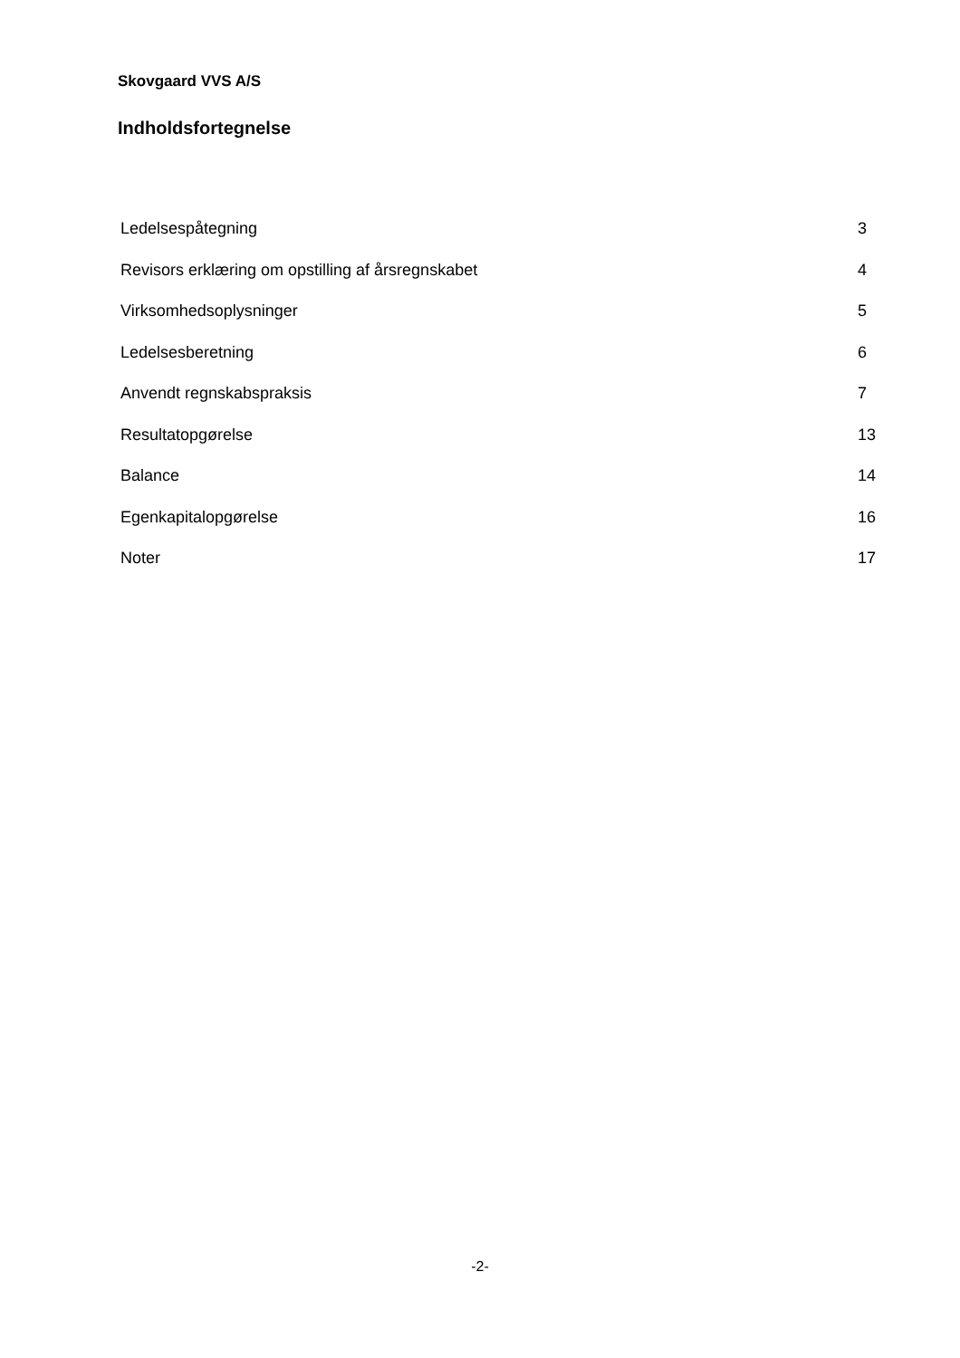Skovgaard VVS A/S
Indholdsfortegnelse
| Ledelsespåtegning | 3 |
| Revisors erklæring om opstilling af årsregnskabet | 4 |
| Virksomhedsoplysninger | 5 |
| Ledelsesberetning | 6 |
| Anvendt regnskabspraksis | 7 |
| Resultatopgørelse | 13 |
| Balance | 14 |
| Egenkapitalopgørelse | 16 |
| Noter | 17 |
-2-